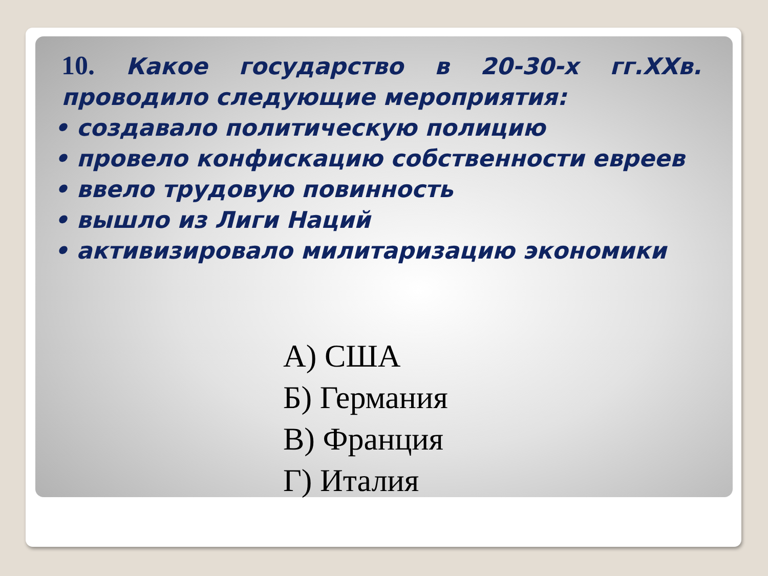10. Какое государство в 20-30-х гг.XXв. проводило следующие мероприятия:
• создавало политическую полицию
• провело конфискацию собственности евреев
• ввело трудовую повинность
• вышло из Лиги Наций
• активизировало милитаризацию экономики
А) США
Б) Германия
В) Франция
Г) Италия